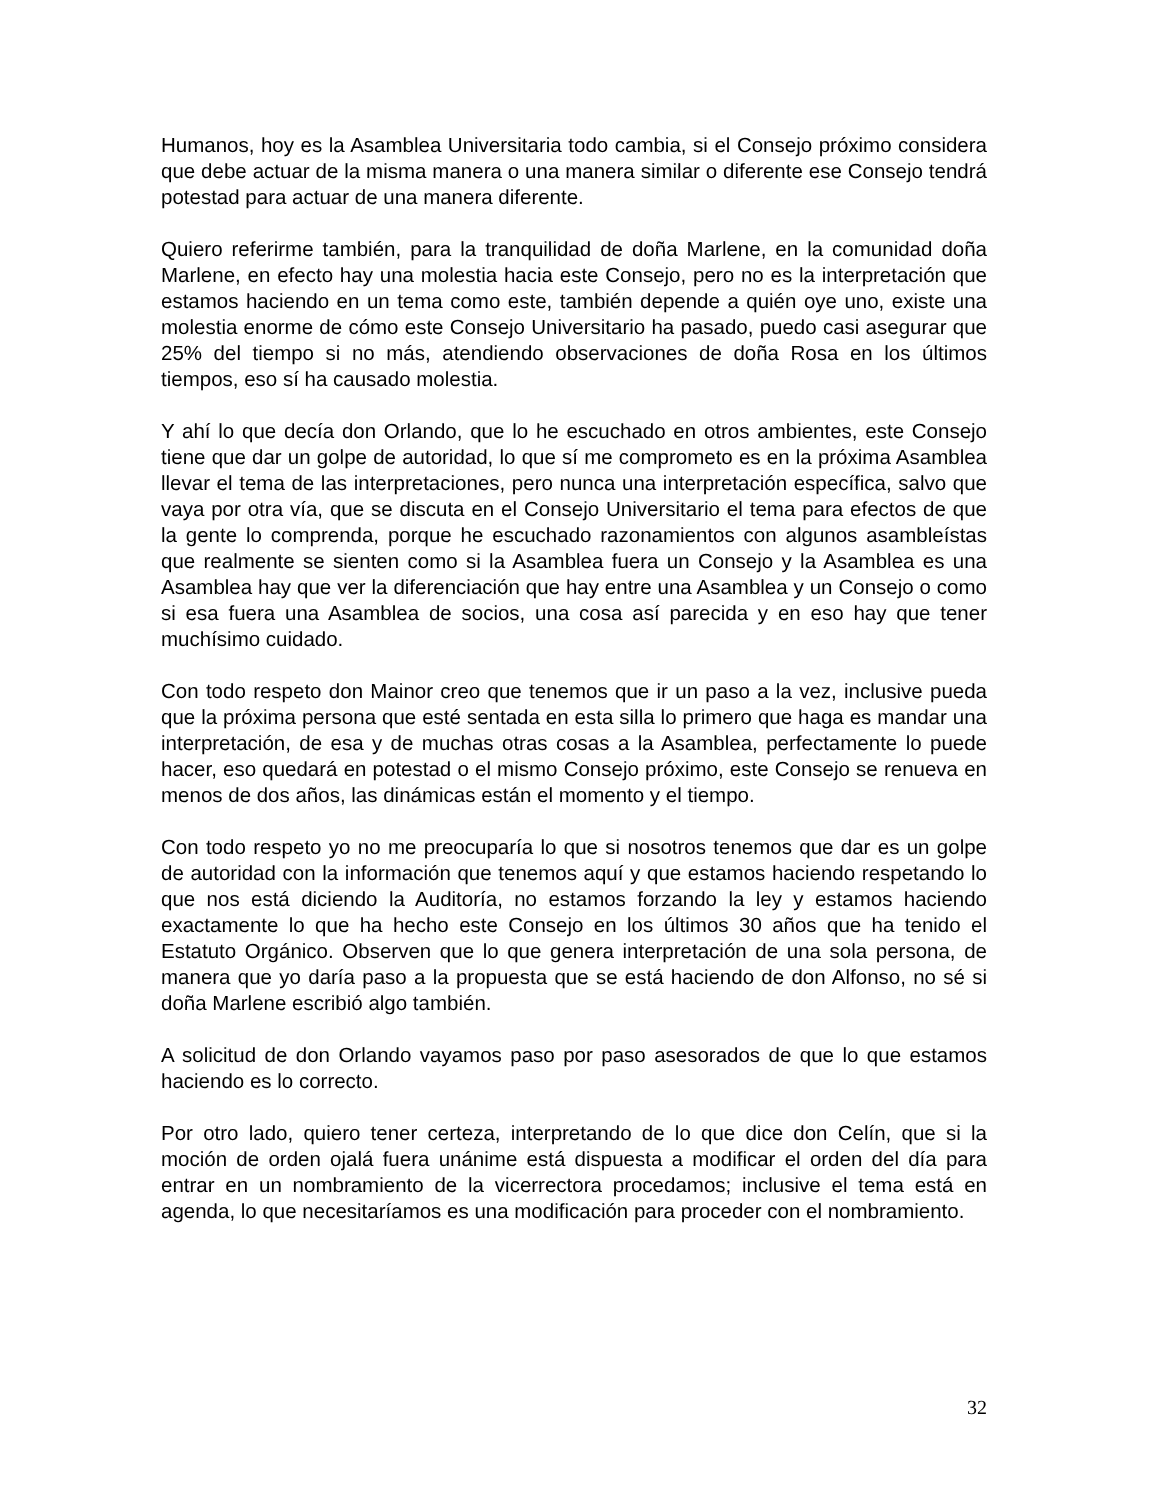Humanos, hoy es la Asamblea Universitaria todo cambia, si el Consejo próximo considera que debe actuar de la misma manera o una manera similar o diferente ese Consejo tendrá potestad para actuar de una manera diferente.
Quiero referirme también, para la tranquilidad de doña Marlene, en la comunidad doña Marlene, en efecto hay una molestia hacia este Consejo, pero no es la interpretación que estamos haciendo en un tema como este, también depende a quién oye uno, existe una molestia enorme de cómo este Consejo Universitario ha pasado, puedo casi asegurar que 25% del tiempo si no más, atendiendo observaciones de doña Rosa en los últimos tiempos, eso sí ha causado molestia.
Y ahí lo que decía don Orlando, que lo he escuchado en otros ambientes, este Consejo tiene que dar un golpe de autoridad, lo que sí me comprometo es en la próxima Asamblea llevar el tema de las interpretaciones, pero nunca una interpretación específica, salvo que vaya por otra vía, que se discuta en el Consejo Universitario el tema para efectos de que la gente lo comprenda, porque he escuchado razonamientos con algunos asambleístas que realmente se sienten como si la Asamblea fuera un Consejo y la Asamblea es una Asamblea hay que ver la diferenciación que hay entre una Asamblea y un Consejo o como si esa fuera una Asamblea de socios, una cosa así parecida y en eso hay que tener muchísimo cuidado.
Con todo respeto don Mainor creo que tenemos que ir un paso a la vez, inclusive pueda que la próxima persona que esté sentada en esta silla lo primero que haga es mandar una interpretación, de esa y de muchas otras cosas a la Asamblea, perfectamente lo puede hacer, eso quedará en potestad o el mismo Consejo próximo, este Consejo se renueva en menos de dos años, las dinámicas están el momento y el tiempo.
Con todo respeto yo no me preocuparía lo que si nosotros tenemos que dar es un golpe de autoridad con la información que tenemos aquí y que estamos haciendo respetando lo que nos está diciendo la Auditoría, no estamos forzando la ley y estamos haciendo exactamente lo que ha hecho este Consejo en los últimos 30 años que ha tenido el Estatuto Orgánico. Observen que lo que genera interpretación de una sola persona, de manera que yo daría paso a la propuesta que se está haciendo de don Alfonso, no sé si doña Marlene escribió algo también.
A solicitud de don Orlando vayamos paso por paso asesorados de que lo que estamos haciendo es lo correcto.
Por otro lado, quiero tener certeza, interpretando de lo que dice don Celín, que si la moción de orden ojalá fuera unánime está dispuesta a modificar el orden del día para entrar en un nombramiento de la vicerrectora procedamos; inclusive el tema está en agenda, lo que necesitaríamos es una modificación para proceder con el nombramiento.
32